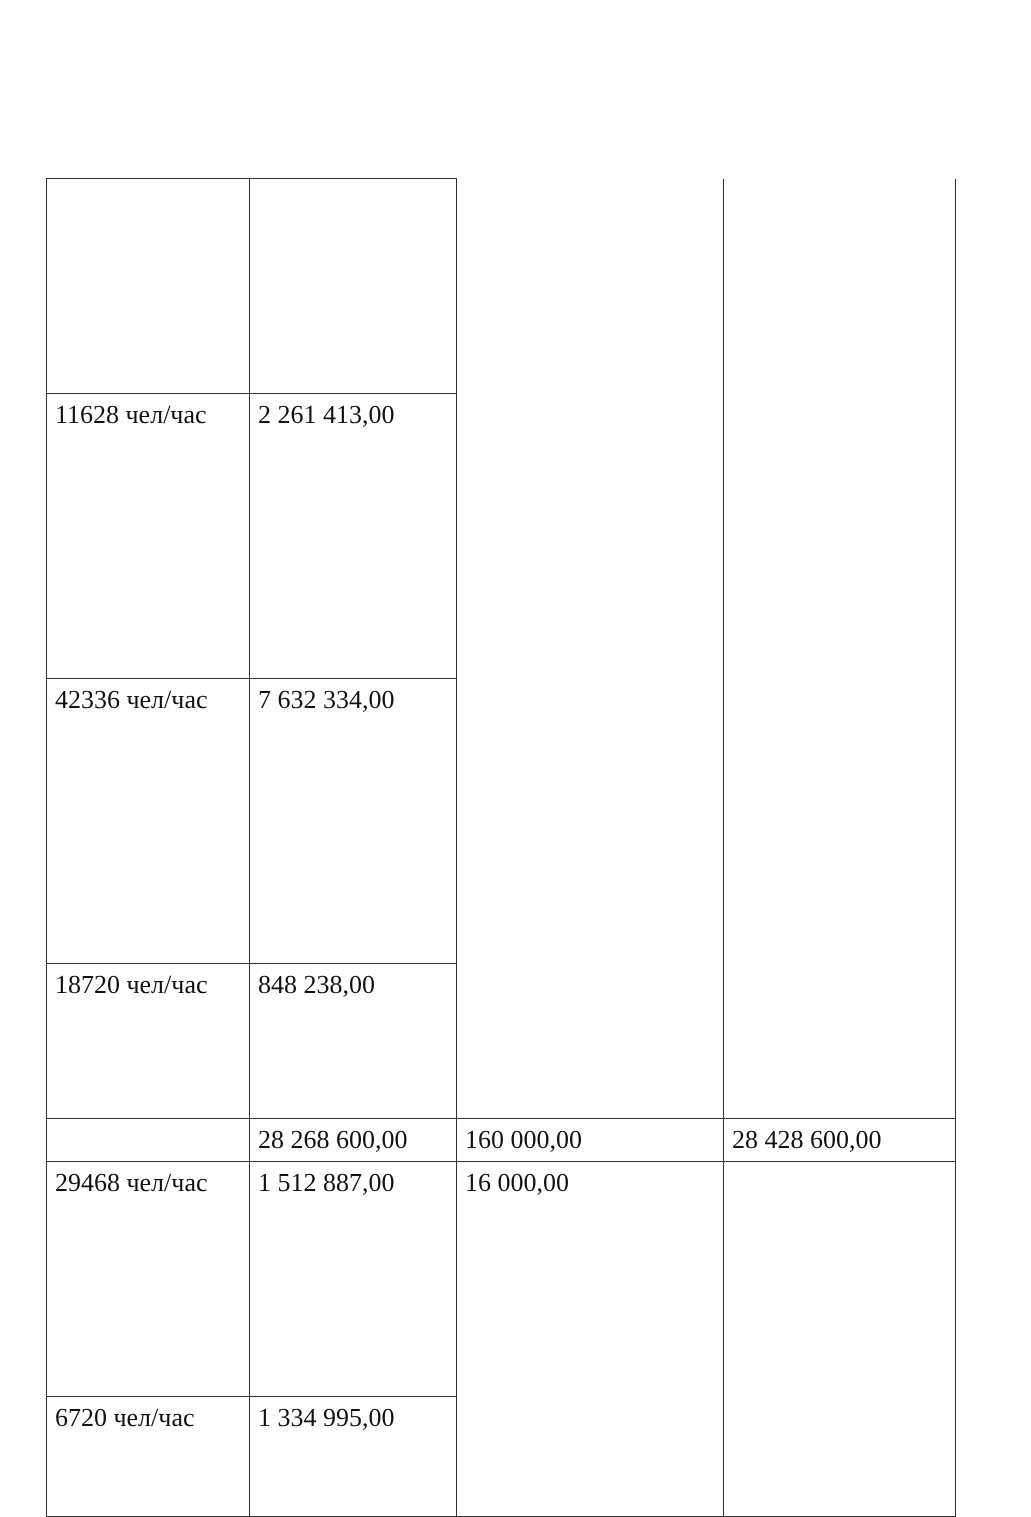| 11628 чел/час | 2 261 413,00 | | |
| 42336 чел/час | 7 632 334,00 | | |
| 18720 чел/час | 848 238,00 | | |
| | 28 268 600,00 | 160 000,00 | 28 428 600,00 |
| 29468 чел/час | 1 512 887,00 | 16 000,00 | |
| 6720 чел/час | 1 334 995,00 | | |